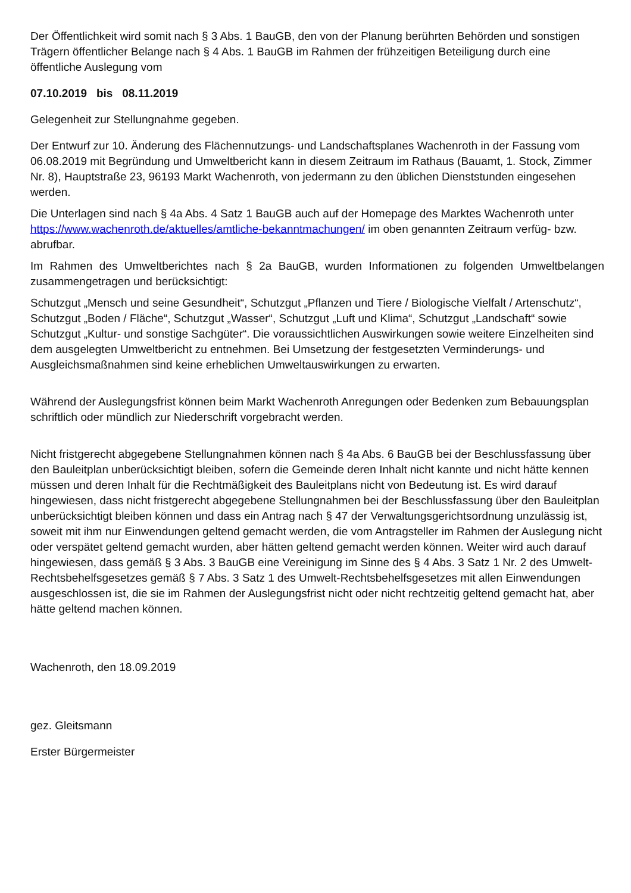Der Öffentlichkeit wird somit nach § 3 Abs. 1 BauGB, den von der Planung berührten Behörden und sonstigen Trägern öffentlicher Belange nach § 4 Abs. 1 BauGB im Rahmen der frühzeitigen Beteiligung durch eine öffentliche Auslegung vom
07.10.2019 bis 08.11.2019
Gelegenheit zur Stellungnahme gegeben.
Der Entwurf zur 10. Änderung des Flächennutzungs- und Landschaftsplanes Wachenroth in der Fassung vom 06.08.2019 mit Begründung und Umweltbericht kann in diesem Zeitraum im Rathaus (Bauamt, 1. Stock, Zimmer Nr. 8), Hauptstraße 23, 96193 Markt Wachenroth, von jedermann zu den üblichen Dienststunden eingesehen werden.
Die Unterlagen sind nach § 4a Abs. 4 Satz 1 BauGB auch auf der Homepage des Marktes Wachenroth unter https://www.wachenroth.de/aktuelles/amtliche-bekanntmachungen/ im oben genannten Zeitraum verfüg- bzw. abrufbar.
Im Rahmen des Umweltberichtes nach § 2a BauGB, wurden Informationen zu folgenden Umweltbelangen zusammengetragen und berücksichtigt:
Schutzgut „Mensch und seine Gesundheit“, Schutzgut „Pflanzen und Tiere / Biologische Vielfalt / Artenschutz“, Schutzgut „Boden / Fläche“, Schutzgut „Wasser“, Schutzgut „Luft und Klima“, Schutzgut „Landschaft“ sowie Schutzgut „Kultur- und sonstige Sachgüter“. Die voraussichtlichen Auswirkungen sowie weitere Einzelheiten sind dem ausgelegten Umweltbericht zu entnehmen. Bei Umsetzung der festgesetzten Verminderungs- und Ausgleichsmaßnahmen sind keine erheblichen Umweltauswirkungen zu erwarten.
Während der Auslegungsfrist können beim Markt Wachenroth Anregungen oder Bedenken zum Bebauungsplan schriftlich oder mündlich zur Niederschrift vorgebracht werden.
Nicht fristgerecht abgegebene Stellungnahmen können nach § 4a Abs. 6 BauGB bei der Beschlussfassung über den Bauleitplan unberücksichtigt bleiben, sofern die Gemeinde deren Inhalt nicht kannte und nicht hätte kennen müssen und deren Inhalt für die Rechtmäßigkeit des Bauleitplans nicht von Bedeutung ist. Es wird darauf hingewiesen, dass nicht fristgerecht abgegebene Stellungnahmen bei der Beschlussfassung über den Bauleitplan unberücksichtigt bleiben können und dass ein Antrag nach § 47 der Verwaltungsgerichtsordnung unzulässig ist, soweit mit ihm nur Einwendungen geltend gemacht werden, die vom Antragsteller im Rahmen der Auslegung nicht oder verspätet geltend gemacht wurden, aber hätten geltend gemacht werden können. Weiter wird auch darauf hingewiesen, dass gemäß § 3 Abs. 3 BauGB eine Vereinigung im Sinne des § 4 Abs. 3 Satz 1 Nr. 2 des Umwelt-Rechtsbehelfsgesetzes gemäß § 7 Abs. 3 Satz 1 des Umwelt-Rechtsbehelfsgesetzes mit allen Einwendungen ausgeschlossen ist, die sie im Rahmen der Auslegungsfrist nicht oder nicht rechtzeitig geltend gemacht hat, aber hätte geltend machen können.
Wachenroth, den 18.09.2019
gez. Gleitsmann
Erster Bürgermeister